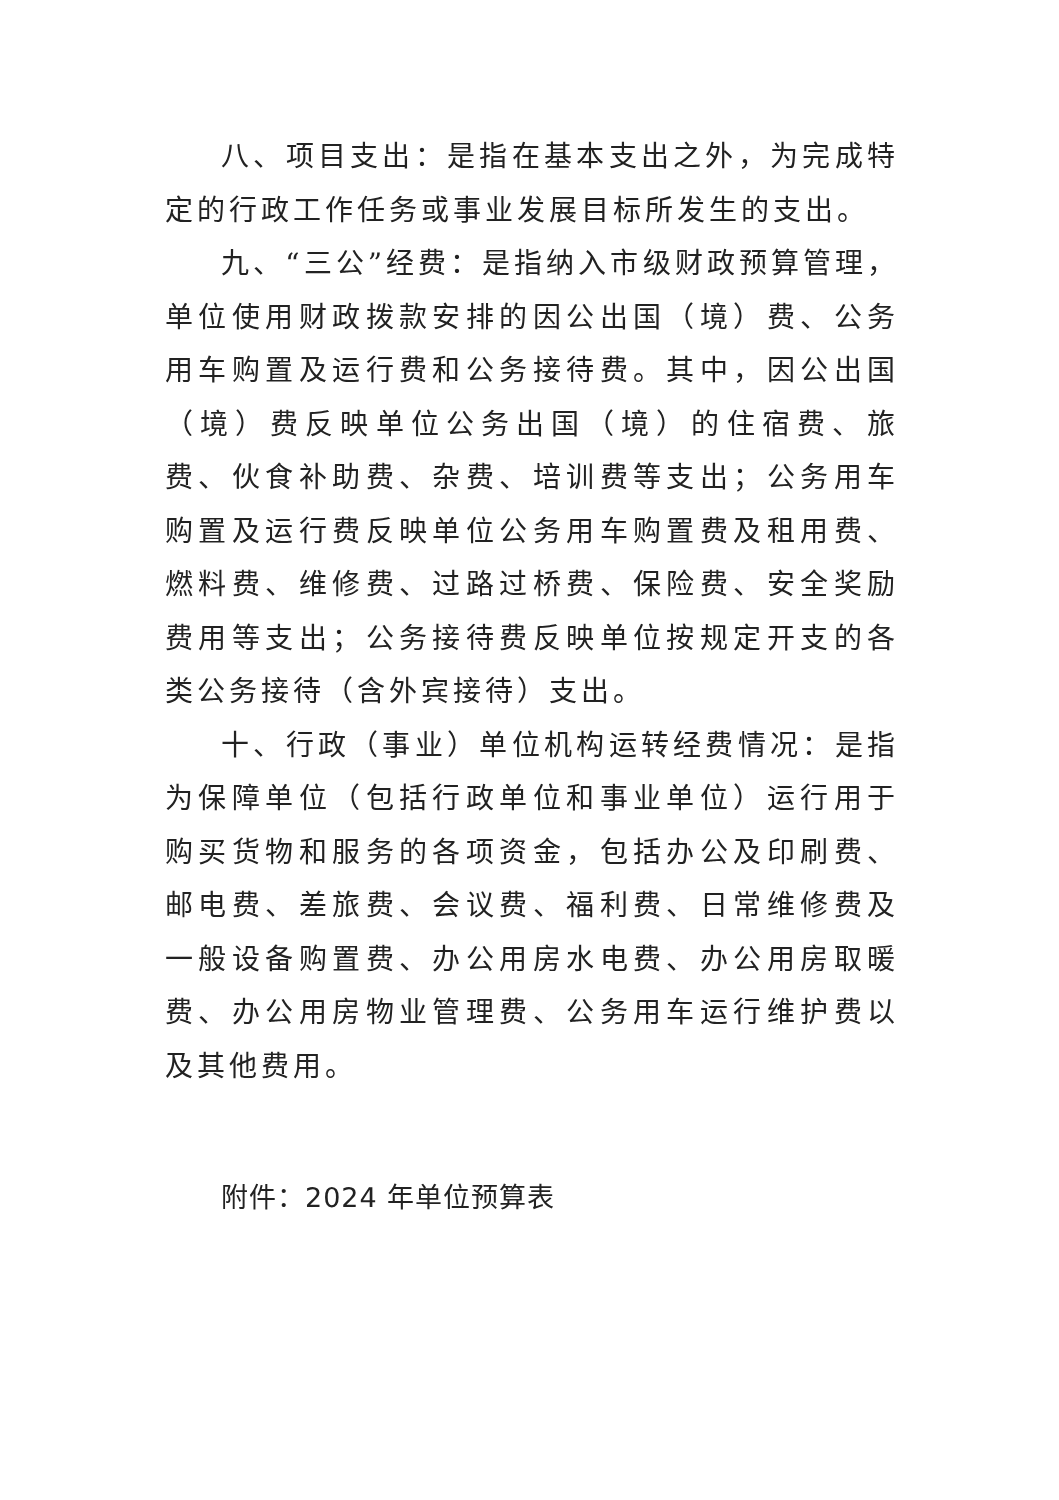八、项目支出：是指在基本支出之外，为完成特定的行政工作任务或事业发展目标所发生的支出。
九、“三公”经费：是指纳入市级财政预算管理，单位使用财政拨款安排的因公出国（境）费、公务用车购置及运行费和公务接待费。其中，因公出国（境）费反映单位公务出国（境）的住宿费、旅费、伙食补助费、杂费、培训费等支出；公务用车购置及运行费反映单位公务用车购置费及租用费、燃料费、维修费、过路过桥费、保险费、安全奖励费用等支出；公务接待费反映单位按规定开支的各类公务接待（含外宾接待）支出。
十、行政（事业）单位机构运转经费情况：是指为保障单位（包括行政单位和事业单位）运行用于购买货物和服务的各项资金，包括办公及印刷费、邮电费、差旅费、会议费、福利费、日常维修费及一般设备购置费、办公用房水电费、办公用房取暖费、办公用房物业管理费、公务用车运行维护费以及其他费用。
附件：2024 年单位预算表